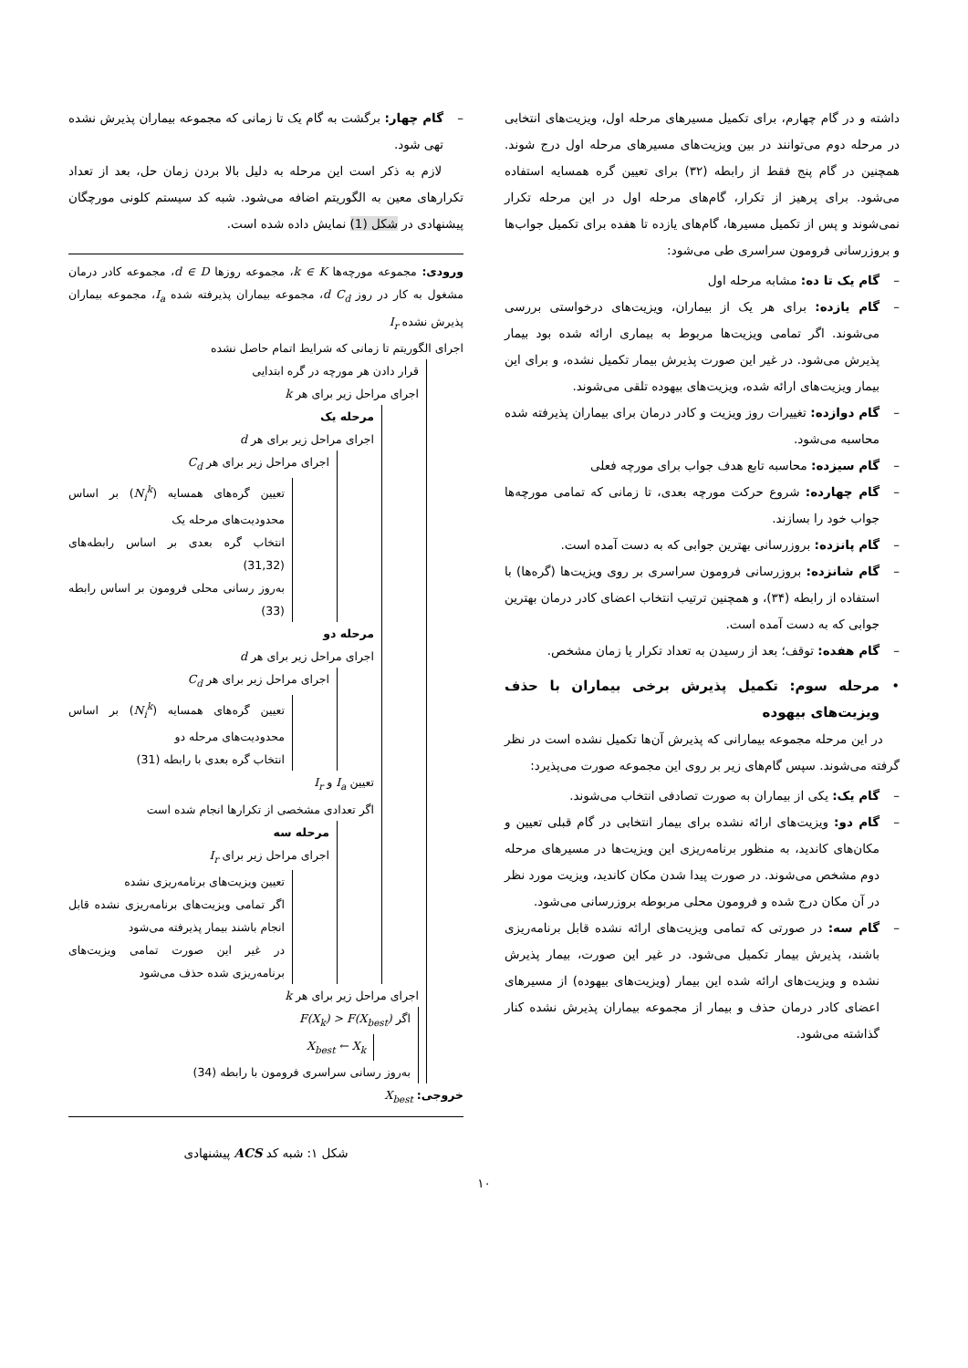داشته و در گام چهارم، برای تکمیل مسیرهای مرحله اول، ویزیت‌های انتخابی در مرحله دوم می‌توانند در بین ویزیت‌های مسیرهای مرحله اول درج شوند. همچنین در گام پنج فقط از رابطه (۳۲) برای تعیین گره همسایه استفاده می‌شود. برای پرهیز از تکرار، گام‌های مرحله اول در این مرحله تکرار نمی‌شوند و پس از تکمیل مسیرها، گام‌های یازده تا هفده برای تکمیل جواب‌ها و بروزرسانی فرومون سراسری طی می‌شود:
– گام یک تا ده: مشابه مرحله اول
– گام یازده: برای هر یک از بیماران، ویزیت‌های درخواستی بررسی می‌شوند. اگر تمامی ویزیت‌ها مربوط به بیماری ارائه شده بود بیمار پذیرش می‌شود. در غیر این صورت پذیرش بیمار تکمیل نشده، و برای این بیمار ویزیت‌های ارائه شده، ویزیت‌های بیهوده تلقی می‌شوند.
– گام دوازده: تغییرات روز ویزیت و کادر درمان برای بیماران پذیرفته شده محاسبه می‌شود.
– گام سیزده: محاسبه تابع هدف جواب برای مورچه فعلی
– گام چهارده: شروع حرکت مورچه بعدی، تا زمانی که تمامی مورچه‌ها جواب خود را بسازند.
– گام پانزده: بروزرسانی بهترین جوابی که به دست آمده است.
– گام شانزده: بروزرسانی فرومون سراسری بر روی ویزیت‌ها (گره‌ها) با استفاده از رابطه (۳۴)، و همچنین ترتیب انتخاب اعضای کادر درمان بهترین جوابی که به دست آمده است.
– گام هفده: توقف؛ بعد از رسیدن به تعداد تکرار یا زمان مشخص.
• مرحله سوم: تکمیل پذیرش برخی بیماران با حذف ویزیت‌های بیهوده
در این مرحله مجموعه بیمارانی که پذیرش آن‌ها تکمیل نشده است در نظر گرفته می‌شوند. سپس گام‌های زیر بر روی این مجموعه صورت می‌پذیرد:
– گام یک: یکی از بیماران به صورت تصادفی انتخاب می‌شوند.
– گام دو: ویزیت‌های ارائه نشده برای بیمار انتخابی در گام قبلی تعیین و مکان‌های کاندید، به منظور برنامه‌ریزی این ویزیت‌ها در مسیرهای مرحله دوم مشخص می‌شوند. در صورت پیدا شدن مکان کاندید، ویزیت مورد نظر در آن مکان درج شده و فرومون محلی مربوطه بروزرسانی می‌شود.
– گام سه: در صورتی که تمامی ویزیت‌های ارائه نشده قابل برنامه‌ریزی باشند، پذیرش بیمار تکمیل می‌شود. در غیر این صورت، بیمار پذیرش نشده و ویزیت‌های ارائه شده این بیمار (ویزیت‌های بیهوده) از مسیرهای اعضای کادر درمان حذف و بیمار از مجموعه بیماران پذیرش نشده کنار گذاشته می‌شود.
– گام چهار: برگشت به گام یک تا زمانی که مجموعه بیماران پذیرش نشده تهی شود.
لازم به ذکر است این مرحله به دلیل بالا بردن زمان حل، بعد از تعداد تکرارهای معین به الگوریتم اضافه می‌شود. شبه کد سیستم کلونی مورچگان پیشنهادی در شکل (1) نمایش داده شده است.
ورودی: مجموعه مورچه‌ها k ∈ K، مجموعه روزها d ∈ D، مجموعه کادر درمان مشغول به کار در روز d C<sub>d</sub>، مجموعه بیماران پذیرفته شده I<sub>a</sub>، مجموعه بیماران پذیرش نشده I<sub>r</sub>
اجرای الگوریتم تا زمانی که شرایط اتمام حاصل نشده
قرار دادن هر مورچه در گره ابتدایی
اجرای مراحل زیر برای هر k
مرحله یک
اجرای مراحل زیر برای هر d
اجرای مراحل زیر برای هر C<sub>d</sub>
تعیین گره‌های همسایه (N<sub>i</sub><sup>k</sup>) بر اساس محدودیت‌های مرحله یک
انتخاب گره بعدی بر اساس رابطه‌های (31,32)
به‌روز رسانی محلی فرومون بر اساس رابطه (33)
مرحله دو
اجرای مراحل زیر برای هر d
اجرای مراحل زیر برای هر C<sub>d</sub>
تعیین گره‌های همسایه (N<sub>i</sub><sup>k</sup>) بر اساس محدودیت‌های مرحله دو
انتخاب گره بعدی با رابطه (31)
تعیین I<sub>a</sub> و I<sub>r</sub>
اگر تعدادی مشخصی از تکرارها انجام شده است
مرحله سه
اجرای مراحل زیر برای I<sub>r</sub>
تعیین ویزیت‌های برنامه‌ریزی نشده
اگر تمامی ویزیت‌های برنامه‌ریزی نشده قابل انجام باشند بیمار پذیرفته می‌شود
در غیر این صورت تمامی ویزیت‌های برنامه‌ریزی شده حذف می‌شود
اجرای مراحل زیر برای هر k
اگر F(X<sub>k</sub>) > F(X<sub>best</sub>)
X<sub>best</sub> ← X<sub>k</sub>
به‌روز رسانی سراسری فرومون با رابطه (34)
خروجی: X<sub>best</sub>
شکل ۱: شبه کد ACS پیشنهادی
۱۰